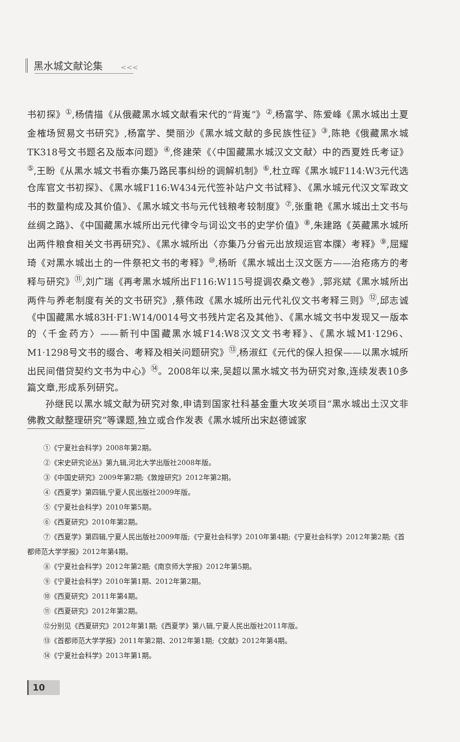黑水城文献论集 <<<
书初探》<sup>①</sup>,杨倩描《从俄藏黑水城文献看宋代的“背嵬”》<sup>②</sup>,杨富学、陈爱峰《黑水城出土夏金榷场贸易文书研究》,杨富学、樊丽沙《黑水城文献的多民族性征》<sup>③</sup>,陈艳《俄藏黑水城TK318号文书题名及版本问题》<sup>④</sup>,佟建荣《〈中国藏黑水城汉文文献〉中的西夏姓氏考证》<sup>⑤</sup>,王盼《从黑水城文书看亦集乃路民事纠纷的调解机制》<sup>⑥</sup>,杜立晖《黑水城F114:W3元代选仓库官文书初探》、《黑水城F116:W434元代签补站户文书试释》、《黑水城元代汉文军政文书的数量构成及其价值》、《黑水城文书与元代钱粮考较制度》<sup>⑦</sup>,张重艳《黑水城出土文书与丝绸之路》、《中国藏黑水城所出元代律令与词讼文书的史学价值》<sup>⑧</sup>,朱建路《英藏黑水城所出两件粮食相关文书再研究》、《黑水城所出〈亦集乃分省元出放规运官本牒〉考释》<sup>⑨</sup>,屈耀琦《对黑水城出土的一件祭祀文书的考释》<sup>⑩</sup>,杨昕《黑水城出土汉文医方——治疮疡方的考释与研究》<sup>⑪</sup>,刘广瑞《再考黑水城所出F116:W115号提调农桑文卷》,郭兆斌《黑水城所出两件与养老制度有关的文书研究》,蔡伟政《黑水城所出元代礼仪文书考释三则》<sup>⑫</sup>,邱志诚《中国藏黑水城83H·F1:W14/0014号文书残片定名及其他》、《黑水城文书中发现又一版本的〈千金药方〉——新刊中国藏黑水城F14:W8汉文文书考释》、《黑水城M1·1296、M1·1298号文书的缀合、考释及相关问题研究》<sup>⑬</sup>,杨淑红《元代的保人担保——以黑水城所出民间借贷契约文书为中心》<sup>⑭</sup>。2008年以来,吴超以黑水城文书为研究对象,连续发表10多篇文章,形成系列研究。
孙继民以黑水城文献为研究对象,申请到国家社科基金重大攻关项目“黑水城出土汉文非佛教文献整理研究”等课题,独立或合作发表《黑水城所出宋赵德诚家
①《宁夏社会科学》2008年第2期。
②《宋史研究论丛》第九辑,河北大学出版社2008年版。
③《中国史研究》2009年第2期;《敦煌研究》2012年第2期。
④《西夏学》第四辑,宁夏人民出版社2009年版。
⑤《宁夏社会科学》2010年第5期。
⑥《西夏研究》2010年第2期。
⑦《西夏学》第四辑,宁夏人民出版社2009年版;《宁夏社会科学》2010年第4期;《宁夏社会科学》2012年第2期;《首都师范大学学报》2012年第4期。
⑧《宁夏社会科学》2012年第2期;《南京师大学报》2012年第5期。
⑨《宁夏社会科学》2010年第1期、2012年第2期。
⑩《西夏研究》2011年第4期。
⑪《西夏研究》2012年第2期。
⑫分别见《西夏研究》2012年第1期;《西夏学》第八辑,宁夏人民出版社2011年版。
⑬《首都师范大学学报》2011年第2期、2012年第1期;《文献》2012年第4期。
⑭《宁夏社会科学》2013年第1期。
10